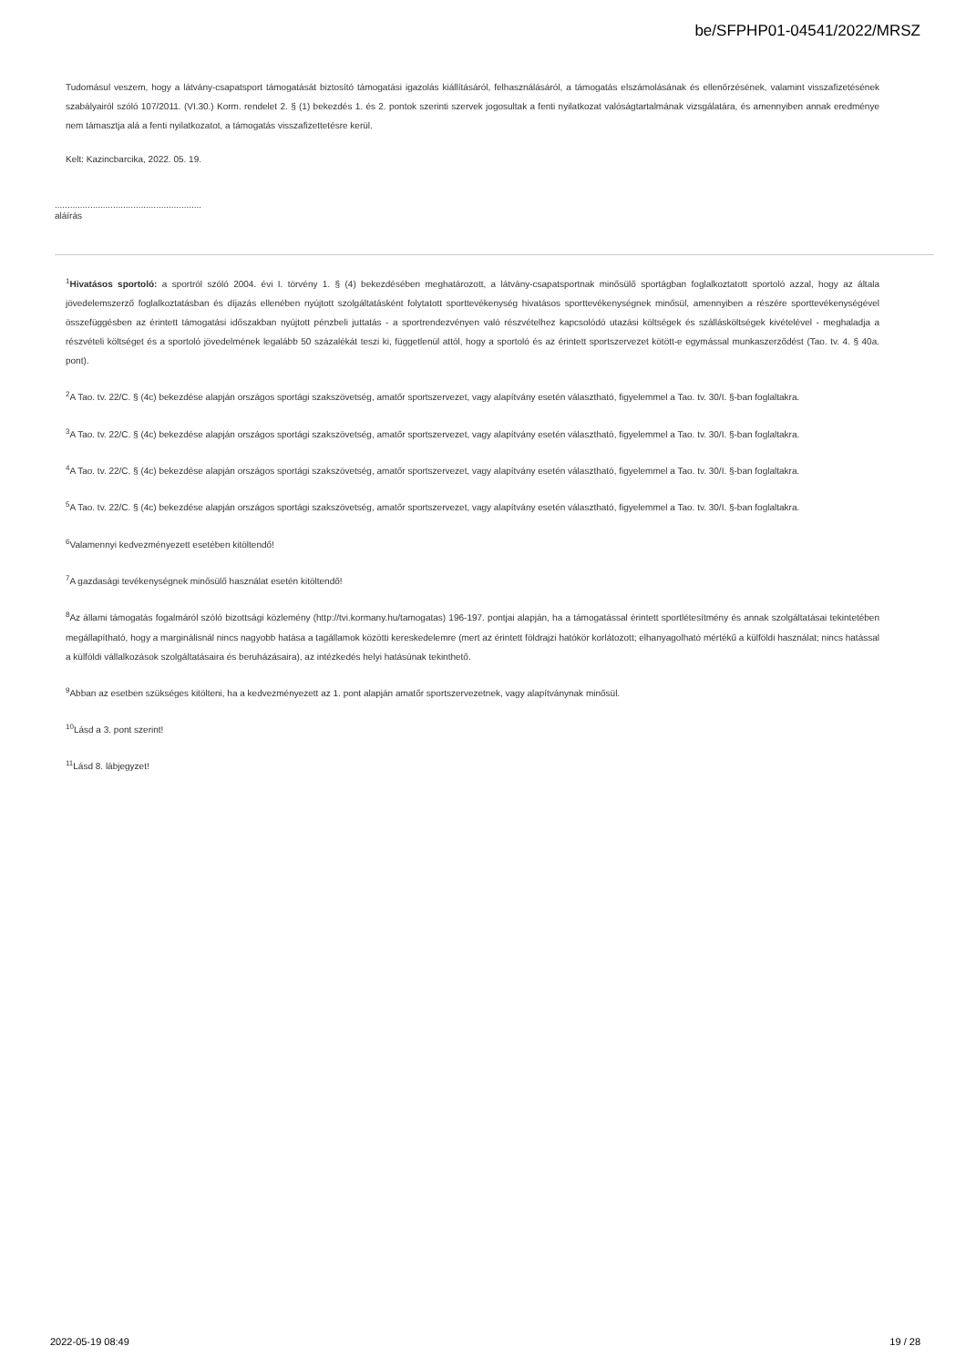be/SFPHP01-04541/2022/MRSZ
Tudomásul veszem, hogy a látvány-csapatsport támogatását biztosító támogatási igazolás kiállításáról, felhasználásáról, a támogatás elszámolásának és ellenőrzésének, valamint visszafizetésének szabályairól szóló 107/2011. (VI.30.) Korm. rendelet 2. § (1) bekezdés 1. és 2. pontok szerinti szervek jogosultak a fenti nyilatkozat valóságtartalmának vizsgálatára, és amennyiben annak eredménye nem támasztja alá a fenti nyilatkozatot, a támogatás visszafizettetésre kerül.
Kelt: Kazincbarcika, 2022. 05. 19.
..........................................................
aláírás
<sup>1</sup> Hivatásos sportoló: a sportról szóló 2004. évi I. törvény 1. § (4) bekezdésében meghatározott, a látvány-csapatsportnak minősülő sportágban foglalkoztatott sportoló azzal, hogy az általa jövedelemszerző foglalkoztatásban és díjazás ellenében nyújtott szolgáltatásként folytatott sporttevékenység hivatásos sporttevékenységnek minősül, amennyiben a részére sporttevékenységével összefüggésben az érintett támogatási időszakban nyújtott pénzbeli juttatás - a sportrendezvényen való részvételhez kapcsolódó utazási költségek és szállásköltségek kivételével - meghaladja a részvételi költséget és a sportoló jövedelmének legalább 50 százalékát teszi ki, függetlenül attól, hogy a sportoló és az érintett sportszervezet kötött-e egymással munkaszerződést (Tao. tv. 4. § 40a. pont).
<sup>2</sup> A Tao. tv. 22/C. § (4c) bekezdése alapján országos sportági szakszövetség, amatőr sportszervezet, vagy alapítvány esetén választható, figyelemmel a Tao. tv. 30/I. §-ban foglaltakra.
<sup>3</sup> A Tao. tv. 22/C. § (4c) bekezdése alapján országos sportági szakszövetség, amatőr sportszervezet, vagy alapítvány esetén választható, figyelemmel a Tao. tv. 30/I. §-ban foglaltakra.
<sup>4</sup> A Tao. tv. 22/C. § (4c) bekezdése alapján országos sportági szakszövetség, amatőr sportszervezet, vagy alapítvány esetén választható, figyelemmel a Tao. tv. 30/I. §-ban foglaltakra.
<sup>5</sup> A Tao. tv. 22/C. § (4c) bekezdése alapján országos sportági szakszövetség, amatőr sportszervezet, vagy alapítvány esetén választható, figyelemmel a Tao. tv. 30/I. §-ban foglaltakra.
<sup>6</sup> Valamennyi kedvezményezett esetében kitöltendő!
<sup>7</sup> A gazdasági tevékenységnek minősülő használat esetén kitöltendő!
<sup>8</sup> Az állami támogatás fogalmáról szóló bizottsági közlemény (http://tvi.kormany.hu/tamogatas) 196-197. pontjai alapján, ha a támogatással érintett sportlétesítmény és annak szolgáltatásai tekintetében megállapítható, hogy a marginálisnál nincs nagyobb hatása a tagállamok közötti kereskedelemre (mert az érintett földrajzi hatókör korlátozott; elhanyagolható mértékű a külföldi használat; nincs hatással a külföldi vállalkozások szolgáltatásaira és beruházásaira), az intézkedés helyi hatásúnak tekinthető.
<sup>9</sup> Abban az esetben szükséges kitölteni, ha a kedvezményezett az 1. pont alapján amatőr sportszervezetnek, vagy alapítványnak minősül.
<sup>10</sup> Lásd a 3. pont szerint!
<sup>11</sup> Lásd 8. lábjegyzet!
2022-05-19 08:49 19 / 28